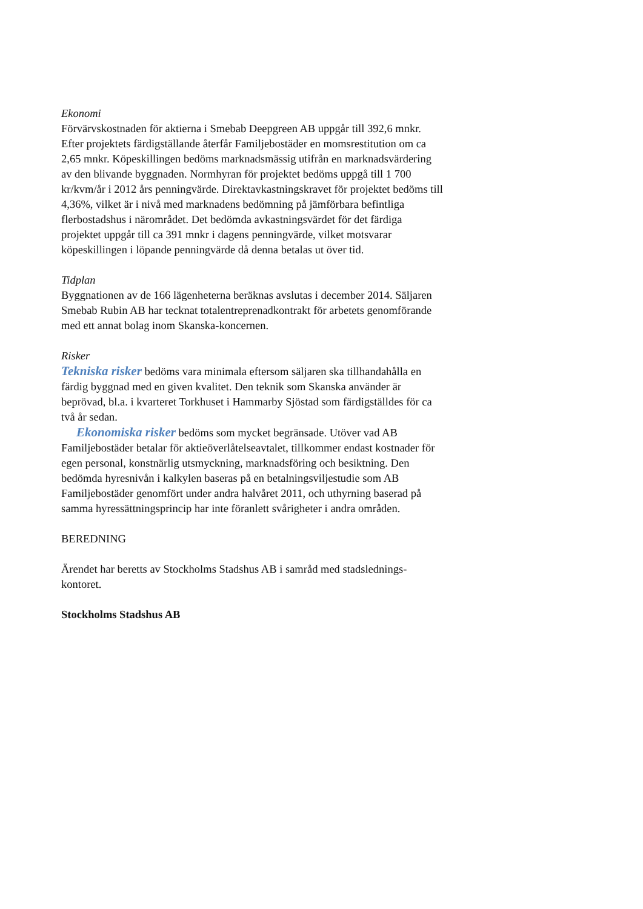Ekonomi
Förvärvskostnaden för aktierna i Smebab Deepgreen AB uppgår till 392,6 mnkr. Efter projektets färdigställande återfår Familjebostäder en momsrestitution om ca 2,65 mnkr. Köpeskillingen bedöms marknadsmässig utifrån en marknadsvärdering av den blivande byggnaden. Normhyran för projektet bedöms uppgå till 1 700 kr/kvm/år i 2012 års penningvärde. Direktavkastningskravet för projektet bedöms till 4,36%, vilket är i nivå med marknadens bedömning på jämförbara befintliga flerbostadshus i närområdet. Det bedömda avkastningsvärdet för det färdiga projektet uppgår till ca 391 mnkr i dagens penningvärde, vilket motsvarar köpeskillingen i löpande penningvärde då denna betalas ut över tid.
Tidplan
Byggnationen av de 166 lägenheterna beräknas avslutas i december 2014. Säljaren Smebab Rubin AB har tecknat totalentreprenadkontrakt för arbetets genomförande med ett annat bolag inom Skanska-koncernen.
Risker
Tekniska risker bedöms vara minimala eftersom säljaren ska tillhandahålla en färdig byggnad med en given kvalitet. Den teknik som Skanska använder är beprövad, bl.a. i kvarteret Torkhuset i Hammarby Sjöstad som färdigställdes för ca två år sedan.
Ekonomiska risker bedöms som mycket begränsade. Utöver vad AB Familjebostäder betalar för aktieöverlåtelseavtalet, tillkommer endast kostnader för egen personal, konstnärlig utsmyckning, marknadsföring och besiktning. Den bedömda hyresnivån i kalkylen baseras på en betalningsviljestudie som AB Familjebostäder genomfört under andra halvåret 2011, och uthyrning baserad på samma hyressättningsprincip har inte föranlett svårigheter i andra områden.
BEREDNING
Ärendet har beretts av Stockholms Stadshus AB i samråd med stadslednings­kontoret.
Stockholms Stadshus AB